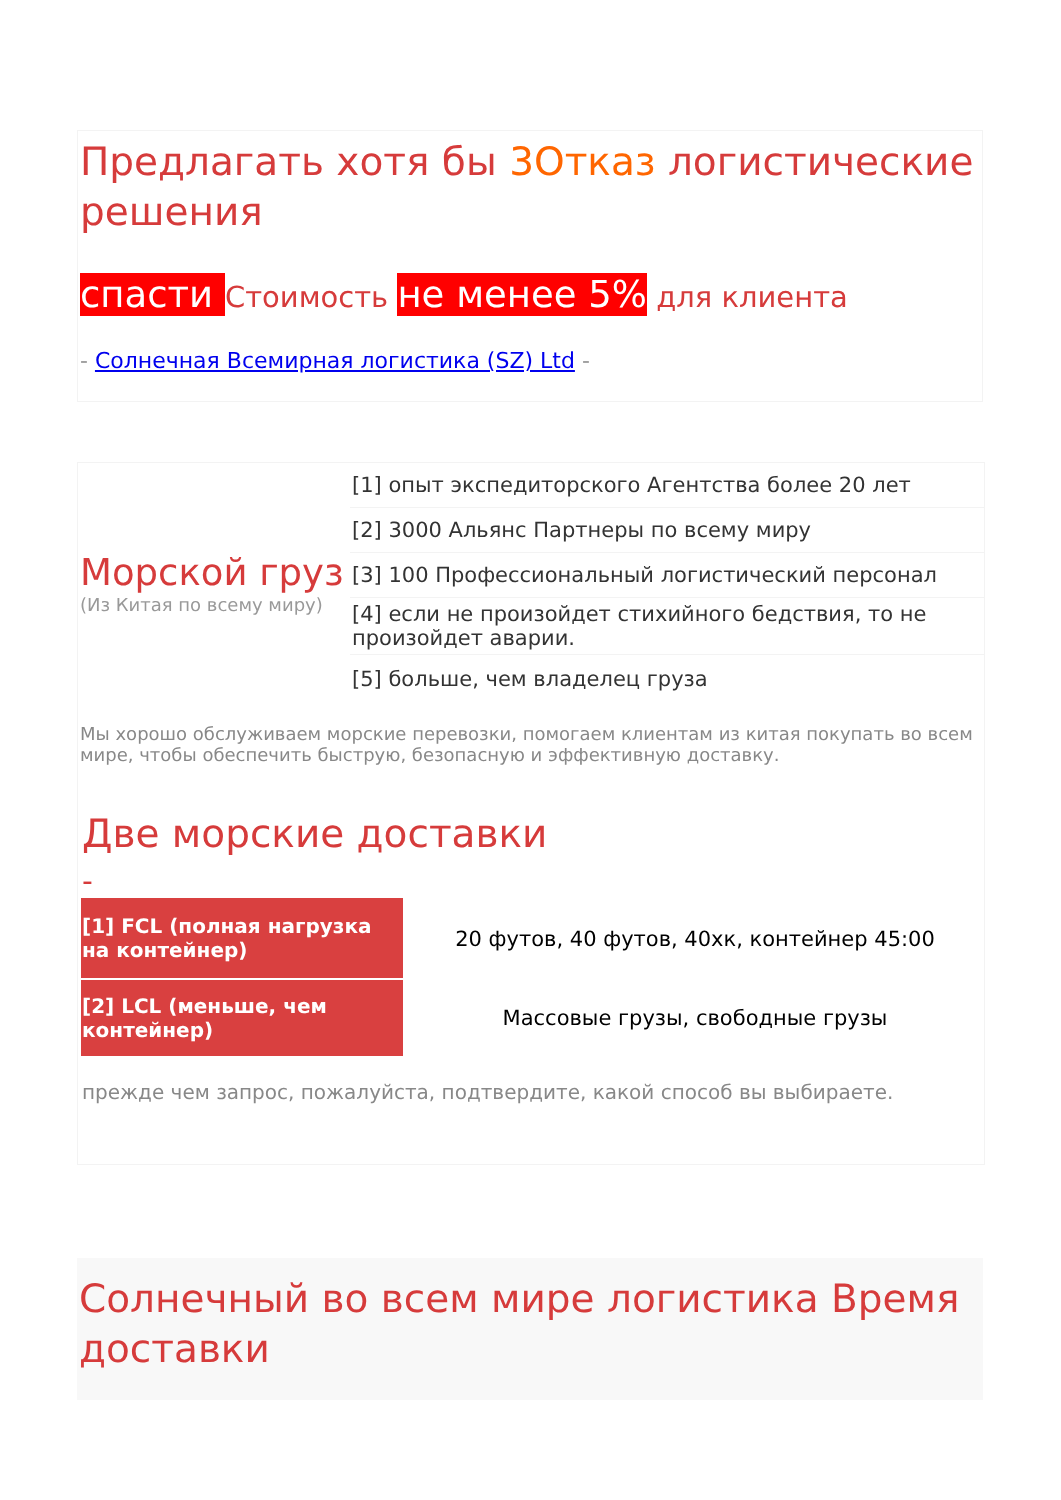Предлагать хотя бы 3Отказ логистические решения
спасти Стоимость не менее 5% для клиента
- Солнечная Всемирная логистика (SZ) Ltd -
| Морской груз (Из Китая по всему миру) | [1] опыт экспедиторского Агентства более 20 лет |
| | [2] 3000 Альянс Партнеры по всему миру |
| | [3] 100 Профессиональный логистический персонал |
| | [4] если не произойдет стихийного бедствия, то не произойдет аварии. |
| | [5] больше, чем владелец груза |
Мы хорошо обслуживаем морские перевозки, помогаем клиентам из китая покупать во всем мире, чтобы обеспечить быструю, безопасную и эффективную доставку.
Две морские доставки
-
| [1] FCL (полная нагрузка на контейнер) | 20 футов, 40 футов, 40хк, контейнер 45:00 |
| [2] LCL (меньше, чем контейнер) | Массовые грузы, свободные грузы |
прежде чем запрос, пожалуйста, подтвердите, какой способ вы выбираете.
Солнечный во всем мире логистика Время доставки